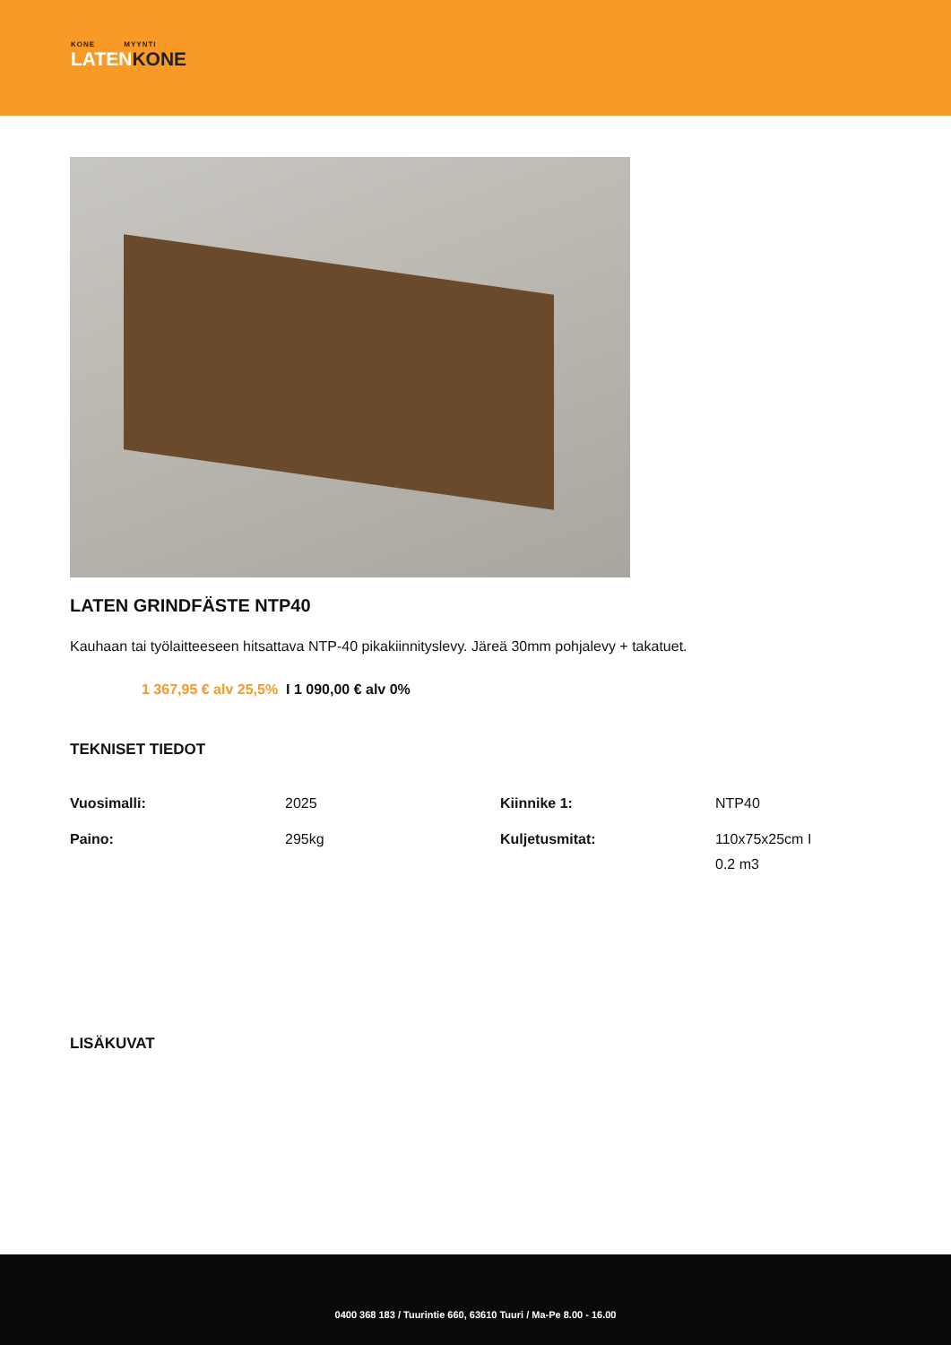KONE MYYNTI
LATENKONE
LATEN GRINDFÄSTE NTP40
Kauhaan tai työlaitteeseen hitsattava NTP-40 pikakiinnityslevy. Järeä 30mm pohjalevy + takatuet.
1 367,95 € alv 25,5% I 1 090,00 € alv 0%
TEKNISET TIEDOT
| Vuosimalli: | 2025 | Kiinnike 1: | NTP40 |
| Paino: | 295kg | Kuljetusmitat: | 110x75x25cm I 0.2 m3 |
LISÄKUVAT
0400 368 183 / Tuurintie 660, 63610 Tuuri / Ma-Pe 8.00 - 16.00